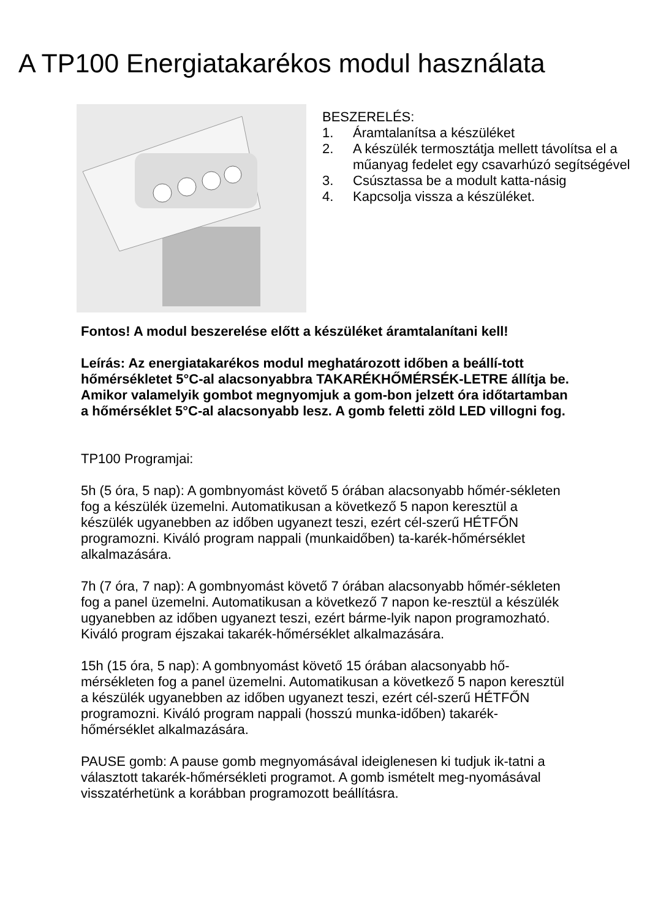A TP100 Energiatakarékos modul használata
BESZERELÉS:
1. Áramtalanítsa a készüléket
2. A készülék termosztátja mellett távolítsa el a műanyag fedelet egy csavarhúzó segítségével
3. Csúsztassa be a modult katta-násig
4. Kapcsolja vissza a készüléket.
Fontos! A modul beszerelése előtt a készüléket áramtalanítani kell!
Leírás: Az energiatakarékos modul meghatározott időben a beállí-tott hőmérsékletet 5°C-al alacsonyabbra TAKARÉKHŐMÉRSÉK-LETRE állítja be. Amikor valamelyik gombot megnyomjuk a gom-bon jelzett óra időtartamban a hőmérséklet 5°C-al alacsonyabb lesz. A gomb feletti zöld LED villogni fog.
TP100 Programjai:
5h (5 óra, 5 nap): A gombnyomást követő 5 órában alacsonyabb hőmér-sékleten fog a készülék üzemelni. Automatikusan a következő 5 napon keresztül a készülék ugyanebben az időben ugyanezt teszi, ezért cél-szerű HÉTFŐN programozni. Kiváló program nappali (munkaidőben) ta-karék-hőmérséklet alkalmazására.
7h (7 óra, 7 nap): A gombnyomást követő 7 órában alacsonyabb hőmér-sékleten fog a panel üzemelni. Automatikusan a következő 7 napon ke-resztül a készülék ugyanebben az időben ugyanezt teszi, ezért bárme-lyik napon programozható. Kiváló program éjszakai takarék-hőmérséklet alkalmazására.
15h (15 óra, 5 nap): A gombnyomást követő 15 órában alacsonyabb hő-mérsékleten fog a panel üzemelni. Automatikusan a következő 5 napon keresztül a készülék ugyanebben az időben ugyanezt teszi, ezért cél-szerű HÉTFŐN programozni. Kiváló program nappali (hosszú munka-időben) takarék-hőmérséklet alkalmazására.
PAUSE gomb: A pause gomb megnyomásával ideiglenesen ki tudjuk ik-tatni a választott takarék-hőmérsékleti programot. A gomb ismételt meg-nyomásával visszatérhetünk a korábban programozott beállításra.